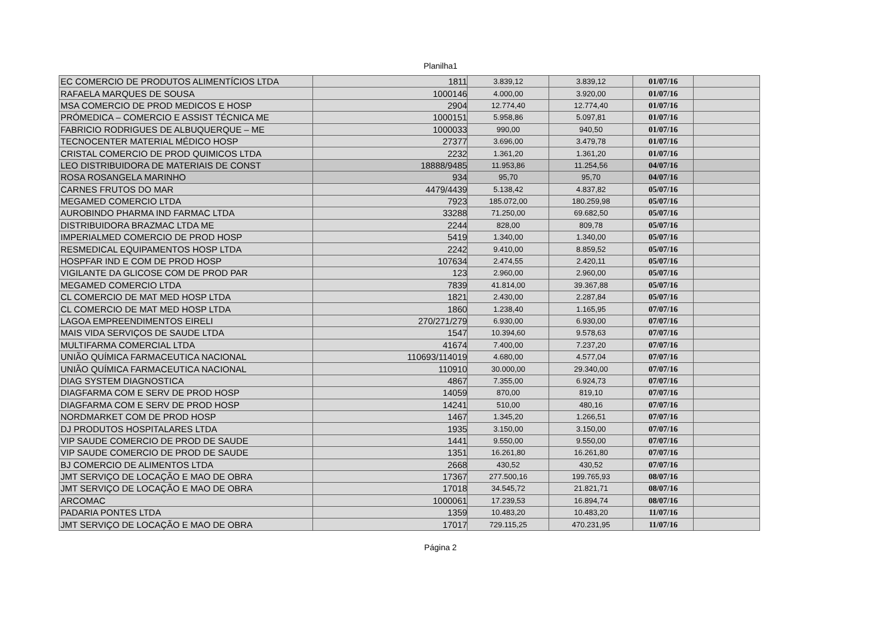Planilha1
| EC COMERCIO DE PRODUTOS ALIMENTÍCIOS LTDA | 1811 | 3.839,12 | 3.839,12 | 01/07/16 | |
| RAFAELA MARQUES DE SOUSA | 1000146 | 4.000,00 | 3.920,00 | 01/07/16 | |
| MSA COMERCIO DE PROD MEDICOS E HOSP | 2904 | 12.774,40 | 12.774,40 | 01/07/16 | |
| PRÓMEDICA – COMERCIO E ASSIST TÉCNICA ME | 1000151 | 5.958,86 | 5.097,81 | 01/07/16 | |
| FABRICIO RODRIGUES DE ALBUQUERQUE – ME | 1000033 | 990,00 | 940,50 | 01/07/16 | |
| TECNOCENTER MATERIAL MÉDICO HOSP | 27377 | 3.696,00 | 3.479,78 | 01/07/16 | |
| CRISTAL COMERCIO DE PROD QUIMICOS LTDA | 2232 | 1.361,20 | 1.361,20 | 01/07/16 | |
| LEO DISTRIBUIDORA DE MATERIAIS DE CONST | 18888/9485 | 11.953,86 | 11.254,56 | 04/07/16 | |
| ROSA ROSANGELA MARINHO | 934 | 95,70 | 95,70 | 04/07/16 | |
| CARNES FRUTOS DO MAR | 4479/4439 | 5.138,42 | 4.837,82 | 05/07/16 | |
| MEGAMED COMERCIO LTDA | 7923 | 185.072,00 | 180.259,98 | 05/07/16 | |
| AUROBINDO PHARMA IND FARMAC LTDA | 33288 | 71.250,00 | 69.682,50 | 05/07/16 | |
| DISTRIBUIDORA BRAZMAC LTDA ME | 2244 | 828,00 | 809,78 | 05/07/16 | |
| IMPERIALMED COMERCIO DE PROD HOSP | 5419 | 1.340,00 | 1.340,00 | 05/07/16 | |
| RESMEDICAL EQUIPAMENTOS HOSP LTDA | 2242 | 9.410,00 | 8.859,52 | 05/07/16 | |
| HOSPFAR IND E COM DE PROD HOSP | 107634 | 2.474,55 | 2.420,11 | 05/07/16 | |
| VIGILANTE DA GLICOSE COM DE PROD PAR | 123 | 2.960,00 | 2.960,00 | 05/07/16 | |
| MEGAMED COMERCIO LTDA | 7839 | 41.814,00 | 39.367,88 | 05/07/16 | |
| CL COMERCIO DE MAT MED HOSP LTDA | 1821 | 2.430,00 | 2.287,84 | 05/07/16 | |
| CL COMERCIO DE MAT MED HOSP LTDA | 1860 | 1.238,40 | 1.165,95 | 07/07/16 | |
| LAGOA EMPREENDIMENTOS EIRELI | 270/271/279 | 6.930,00 | 6.930,00 | 07/07/16 | |
| MAIS VIDA SERVIÇOS DE SAUDE LTDA | 1547 | 10.394,60 | 9.578,63 | 07/07/16 | |
| MULTIFARMA COMERCIAL LTDA | 41674 | 7.400,00 | 7.237,20 | 07/07/16 | |
| UNIÃO QUÍMICA FARMACEUTICA NACIONAL | 110693/114019 | 4.680,00 | 4.577,04 | 07/07/16 | |
| UNIÃO QUÍMICA FARMACEUTICA NACIONAL | 110910 | 30.000,00 | 29.340,00 | 07/07/16 | |
| DIAG SYSTEM DIAGNOSTICA | 4867 | 7.355,00 | 6.924,73 | 07/07/16 | |
| DIAGFARMA COM E SERV DE PROD HOSP | 14059 | 870,00 | 819,10 | 07/07/16 | |
| DIAGFARMA COM E SERV DE PROD HOSP | 14241 | 510,00 | 480,16 | 07/07/16 | |
| NORDMARKET COM DE PROD HOSP | 1467 | 1.345,20 | 1.266,51 | 07/07/16 | |
| DJ PRODUTOS HOSPITALARES LTDA | 1935 | 3.150,00 | 3.150,00 | 07/07/16 | |
| VIP SAUDE COMERCIO DE PROD DE SAUDE | 1441 | 9.550,00 | 9.550,00 | 07/07/16 | |
| VIP SAUDE COMERCIO DE PROD DE SAUDE | 1351 | 16.261,80 | 16.261,80 | 07/07/16 | |
| BJ COMERCIO DE ALIMENTOS LTDA | 2668 | 430,52 | 430,52 | 07/07/16 | |
| JMT SERVIÇO DE LOCAÇÃO E MAO DE OBRA | 17367 | 277.500,16 | 199.765,93 | 08/07/16 | |
| JMT SERVIÇO DE LOCAÇÃO E MAO DE OBRA | 17018 | 34.545,72 | 21.821,71 | 08/07/16 | |
| ARCOMAC | 1000061 | 17.239,53 | 16.894,74 | 08/07/16 | |
| PADARIA PONTES LTDA | 1359 | 10.483,20 | 10.483,20 | 11/07/16 | |
| JMT SERVIÇO DE LOCAÇÃO E MAO DE OBRA | 17017 | 729.115,25 | 470.231,95 | 11/07/16 | |
Página 2